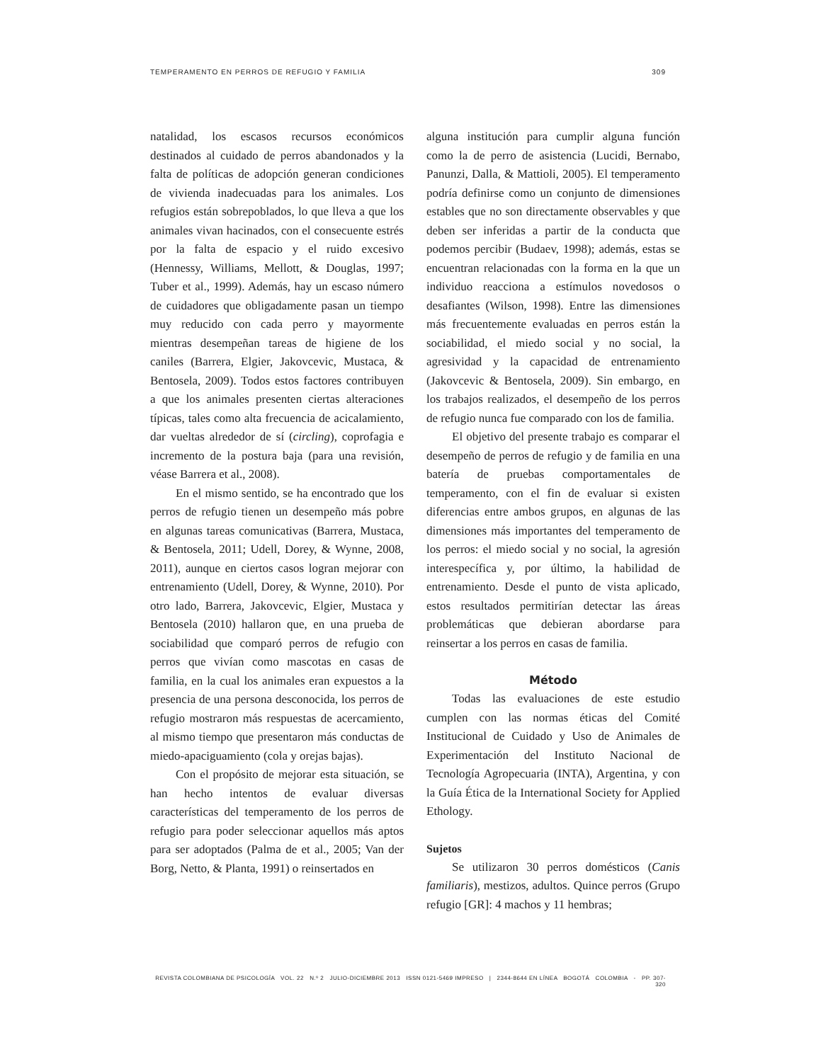TEMPERAMENTO EN PERROS DE REFUGIO Y FAMILIA 309
natalidad, los escasos recursos económicos destinados al cuidado de perros abandonados y la falta de políticas de adopción generan condiciones de vivienda inadecuadas para los animales. Los refugios están sobrepoblados, lo que lleva a que los animales vivan hacinados, con el consecuente estrés por la falta de espacio y el ruido excesivo (Hennessy, Williams, Mellott, & Douglas, 1997; Tuber et al., 1999). Además, hay un escaso número de cuidadores que obligadamente pasan un tiempo muy reducido con cada perro y mayormente mientras desempeñan tareas de higiene de los caniles (Barrera, Elgier, Jakovcevic, Mustaca, & Bentosela, 2009). Todos estos factores contribuyen a que los animales presenten ciertas alteraciones típicas, tales como alta frecuencia de acicalamiento, dar vueltas alrededor de sí (circling), coprofagia e incremento de la postura baja (para una revisión, véase Barrera et al., 2008).
En el mismo sentido, se ha encontrado que los perros de refugio tienen un desempeño más pobre en algunas tareas comunicativas (Barrera, Mustaca, & Bentosela, 2011; Udell, Dorey, & Wynne, 2008, 2011), aunque en ciertos casos logran mejorar con entrenamiento (Udell, Dorey, & Wynne, 2010). Por otro lado, Barrera, Jakovcevic, Elgier, Mustaca y Bentosela (2010) hallaron que, en una prueba de sociabilidad que comparó perros de refugio con perros que vivían como mascotas en casas de familia, en la cual los animales eran expuestos a la presencia de una persona desconocida, los perros de refugio mostraron más respuestas de acercamiento, al mismo tiempo que presentaron más conductas de miedo-apaciguamiento (cola y orejas bajas).
Con el propósito de mejorar esta situación, se han hecho intentos de evaluar diversas características del temperamento de los perros de refugio para poder seleccionar aquellos más aptos para ser adoptados (Palma de et al., 2005; Van der Borg, Netto, & Planta, 1991) o reinsertados en
alguna institución para cumplir alguna función como la de perro de asistencia (Lucidi, Bernabo, Panunzi, Dalla, & Mattioli, 2005). El temperamento podría definirse como un conjunto de dimensiones estables que no son directamente observables y que deben ser inferidas a partir de la conducta que podemos percibir (Budaev, 1998); además, estas se encuentran relacionadas con la forma en la que un individuo reacciona a estímulos novedosos o desafiantes (Wilson, 1998). Entre las dimensiones más frecuentemente evaluadas en perros están la sociabilidad, el miedo social y no social, la agresividad y la capacidad de entrenamiento (Jakovcevic & Bentosela, 2009). Sin embargo, en los trabajos realizados, el desempeño de los perros de refugio nunca fue comparado con los de familia.
El objetivo del presente trabajo es comparar el desempeño de perros de refugio y de familia en una batería de pruebas comportamentales de temperamento, con el fin de evaluar si existen diferencias entre ambos grupos, en algunas de las dimensiones más importantes del temperamento de los perros: el miedo social y no social, la agresión interespecífica y, por último, la habilidad de entrenamiento. Desde el punto de vista aplicado, estos resultados permitirían detectar las áreas problemáticas que debieran abordarse para reinsertar a los perros en casas de familia.
Método
Todas las evaluaciones de este estudio cumplen con las normas éticas del Comité Institucional de Cuidado y Uso de Animales de Experimentación del Instituto Nacional de Tecnología Agropecuaria (INTA), Argentina, y con la Guía Ética de la International Society for Applied Ethology.
Sujetos
Se utilizaron 30 perros domésticos (Canis familiaris), mestizos, adultos. Quince perros (Grupo refugio [GR]: 4 machos y 11 hembras;
REVISTA COLOMBIANA DE PSICOLOGÍA VOL. 22 N.º 2 JULIO-DICIEMBRE 2013 ISSN 0121-5469 IMPRESO | 2344-8644 EN LÍNEA BOGOTÁ COLOMBIA - PP. 307-320